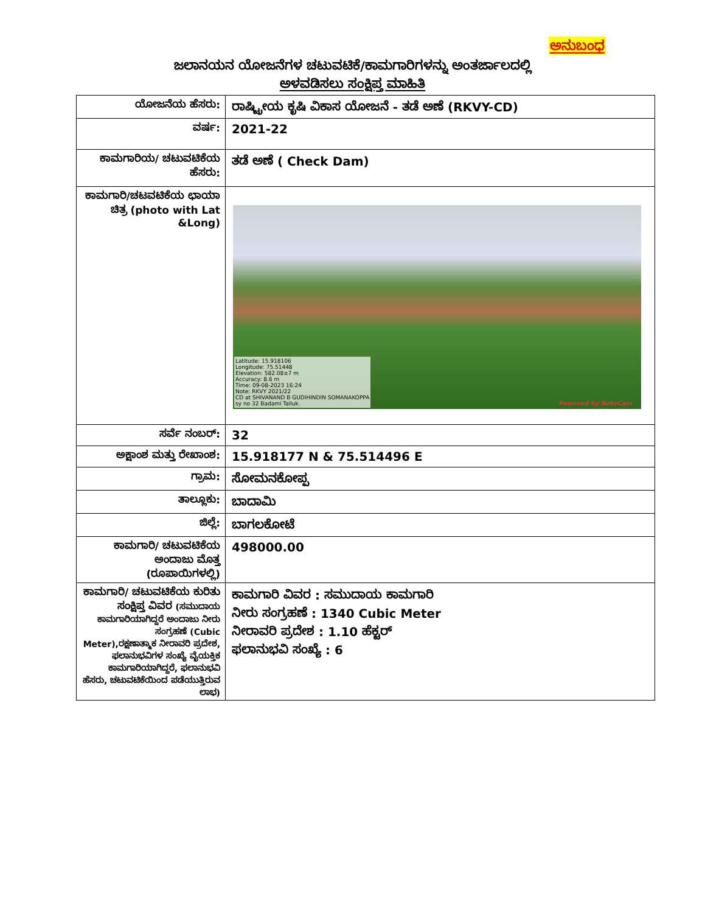ಅನುಬಂಧ
ಜಲಾನಯನ ಯೋಜನೆಗಳ ಚಟುವಟಿಕೆ/ಕಾಮಗಾರಿಗಳನ್ನು ಅಂತರ್ಜಾಲದಲ್ಲಿ
ಅಳವಡಿಸಲು ಸಂಕ್ಷಿಪ್ತ ಮಾಹಿತಿ
| ಯೋಜನೆಯ ಹೆಸರು: | ರಾಷ್ಟ್ರೀಯ ಕೃಷಿ ವಿಕಾಸ ಯೋಜನೆ - ತಡೆ ಅಣೆ (RKVY-CD) |
| ವರ್ಷ: | 2021-22 |
| ಕಾಮಗಾರಿಯ/ ಚಟುವಟಿಕೆಯ ಹೆಸರು: | ತಡೆ ಅಣೆ ( Check Dam) |
| ಕಾಮಗಾರಿ/ಚಟವಟಿಕೆಯ ಛಾಯಾ ಚಿತ್ರ (photo with Lat &Long) | Latitude: 15.918106 Longitude: 75.51448 Elevation: 582.08±7 m Accuracy: 8.6 m Time: 09-08-2023 16:24 Note: RKVY 2021/22 CD at SHIVANAND B GUDIHINDIN SOMANAKOPPA sy no 32 Badami Talluk. Powered by NoteCam |
| ಸರ್ವೆ ನಂಬರ್: | 32 |
| ಅಕ್ಷಾಂಶ ಮತ್ತು ರೇಖಾಂಶ: | 15.918177 N & 75.514496 E |
| ಗ್ರಾಮ: | ಸೋಮನಕೋಪ್ಪ |
| ತಾಲ್ಲೂಕು: | ಬಾದಾಮಿ |
| ಜಿಲ್ಲೆ: | ಬಾಗಲಕೋಟೆ |
| ಕಾಮಗಾರಿ/ ಚಟುವಟಿಕೆಯ ಅಂದಾಜು ಮೊತ್ತ (ರೂಪಾಯಿಗಳಲ್ಲಿ) | 498000.00 |
| ಕಾಮಗಾರಿ/ ಚಟುವಟಿಕೆಯ ಕುರಿತು ಸಂಕ್ಷಿಪ್ತ ವಿವರ (ಸಮುದಾಯ ಕಾಮಗಾರಿಯಾಗಿದ್ದರೆ ಅಂದಾಜು ನೀರು ಸಂಗ್ರಹಣೆ (Cubic Meter),ರಕ್ಷಣಾತ್ಮಾಕ ನೀರಾವರಿ ಪ್ರದೇಶ, ಫಲಾನುಭವಿಗಳ ಸಂಖ್ಯೆ ವೈಯಕ್ತಿಕ ಕಾಮಗಾರಿಯಾಗಿದ್ದರೆ, ಫಲಾನುಭವಿ ಹೆಸರು, ಚಟುವಟಿಕೆಯಿಂದ ಪಡೆಯುತ್ತಿರುವ ಲಾಭ) | ಕಾಮಗಾರಿ ವಿವರ : ಸಮುದಾಯ ಕಾಮಗಾರಿ ನೀರು ಸಂಗ್ರಹಣೆ : 1340 Cubic Meter ನೀರಾವರಿ ಪ್ರದೇಶ : 1.10 ಹೆಕ್ಟರ್ ಫಲಾನುಭವಿ ಸಂಖ್ಯೆ : 6 |